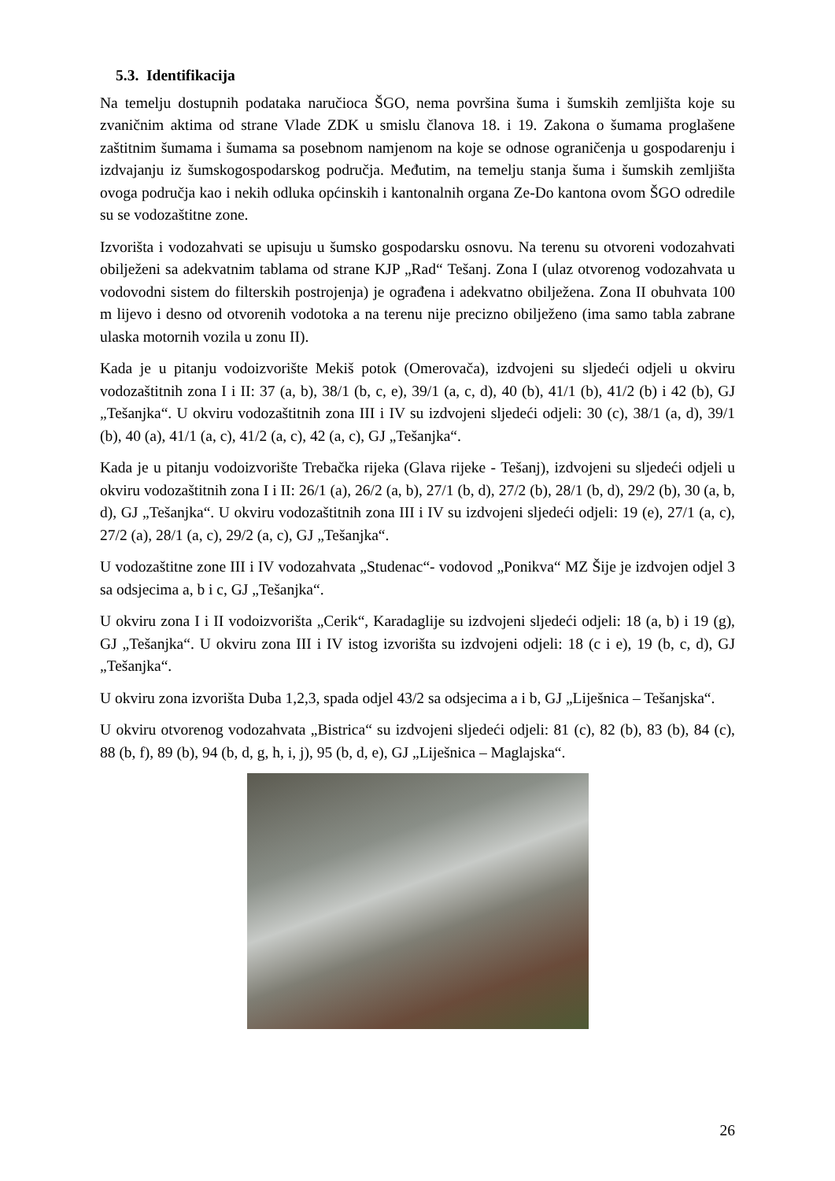5.3. Identifikacija
Na temelju dostupnih podataka naručioca ŠGO, nema površina šuma i šumskih zemljišta koje su zvaničnim aktima od strane Vlade ZDK u smislu članova 18. i 19. Zakona o šumama proglašene zaštitnim šumama i šumama sa posebnom namjenom na koje se odnose ograničenja u gospodarenju i izdvajanju iz šumskogospodarskog područja. Međutim, na temelju stanja šuma i šumskih zemljišta ovoga područja kao i nekih odluka općinskih i kantonalnih organa Ze-Do kantona ovom ŠGO odredile su se vodozaštitne zone.
Izvorišta i vodozahvati se upisuju u šumsko gospodarsku osnovu. Na terenu su otvoreni vodozahvati obilježeni sa adekvatnim tablama od strane KJP „Rad“ Tešanj. Zona I (ulaz otvorenog vodozahvata u vodovodni sistem do filterskih postrojenja) je ograđena i adekvatno obilježena. Zona II obuhvata 100 m lijevo i desno od otvorenih vodotoka a na terenu nije precizno obilježeno (ima samo tabla zabrane ulaska motornih vozila u zonu II).
Kada je u pitanju vodoizvorište Mekiš potok (Omerovača), izdvojeni su sljedeći odjeli u okviru vodozaštitnih zona I i II: 37 (a, b), 38/1 (b, c, e), 39/1 (a, c, d), 40 (b), 41/1 (b), 41/2 (b) i 42 (b), GJ „Tešanjka“. U okviru vodozaštitnih zona III i IV su izdvojeni sljedeći odjeli: 30 (c), 38/1 (a, d), 39/1 (b), 40 (a), 41/1 (a, c), 41/2 (a, c), 42 (a, c), GJ „Tešanjka“.
Kada je u pitanju vodoizvorište Trebačka rijeka (Glava rijeke - Tešanj), izdvojeni su sljedeći odjeli u okviru vodozaštitnih zona I i II: 26/1 (a), 26/2 (a, b), 27/1 (b, d), 27/2 (b), 28/1 (b, d), 29/2 (b), 30 (a, b, d), GJ „Tešanjka“. U okviru vodozaštitnih zona III i IV su izdvojeni sljedeći odjeli: 19 (e), 27/1 (a, c), 27/2 (a), 28/1 (a, c), 29/2 (a, c), GJ „Tešanjka“.
U vodozaštitne zone III i IV vodozahvata „Studenac“- vodovod „Ponikva“ MZ Šije je izdvojen odjel 3 sa odsjecima a, b i c, GJ „Tešanjka“.
U okviru zona I i II vodoizvorišta „Cerik“, Karadaglije su izdvojeni sljedeći odjeli: 18 (a, b) i 19 (g), GJ „Tešanjka“. U okviru zona III i IV istog izvorišta su izdvojeni odjeli: 18 (c i e), 19 (b, c, d), GJ „Tešanjka“.
U okviru zona izvorišta Duba 1,2,3, spada odjel 43/2 sa odsjecima a i b, GJ „Liješnica – Tešanjska“.
U okviru otvorenog vodozahvata „Bistrica“ su izdvojeni sljedeći odjeli: 81 (c), 82 (b), 83 (b), 84 (c), 88 (b, f), 89 (b), 94 (b, d, g, h, i, j), 95 (b, d, e), GJ „Liješnica – Maglajska“.
26